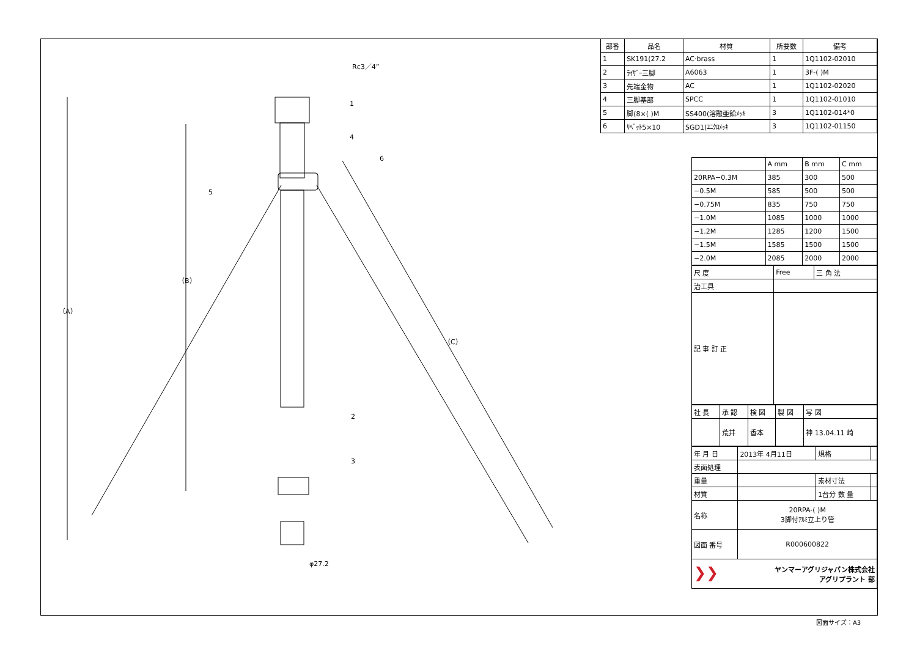（A）
（B）
（C）
Rc3／4”
φ27.2
1
4
6
5
2
3
| 部番 | 品名 | 材質 | 所要数 | 備考 |
| --- | --- | --- | --- | --- |
| 1 | SK191(27.2 | AC·brass | 1 | 1Q1102-02010 |
| 2 | ﾗｲｻﾞｰ三脚 | A6063 | 1 | 3F-( )M |
| 3 | 先端金物 | AC | 1 | 1Q1102-02020 |
| 4 | 三脚基部 | SPCC | 1 | 1Q1102-01010 |
| 5 | 脚(8×( )M | SS400(溶融亜鉛ﾒｯｷ | 3 | 1Q1102-014*0 |
| 6 | ﾘﾍﾞｯﾄ5×10 | SGD1(ﾕﾆｸﾛﾒｯｷ | 3 | 1Q1102-01150 |
| | A mm | B mm | C mm |
| 20RPA−0.3M | 385 | 300 | 500 |
| −0.5M | 585 | 500 | 500 |
| −0.75M | 835 | 750 | 750 |
| −1.0M | 1085 | 1000 | 1000 |
| −1.2M | 1285 | 1200 | 1500 |
| −1.5M | 1585 | 1500 | 1500 |
| −2.0M | 2085 | 2000 | 2000 |
| 尺 度 | Free | 三 角 法 |
| 治工具 | | |
| 記 事 訂 正 | | |
| 社 長 | 承 認 | 検 図 | 製 図 | 写 図 |
| | 荒井 | 香本 | | 神 13.04.11 崎 |
| 年 月 日 | 2013年 4月11日 | 規格 | |
| 表面処理 | | | |
| 重量 | | 素材寸法 | |
| 材質 | | 1台分 数 量 | |
| 名称 | 20RPA-( )M 3脚付ｱﾙﾐ立上り管 | | |
| 図面 番号 | R000600822 | | |
| ❯❯ ヤンマーアグリジャパン株式会社 アグリプラント 部 | | | |
図面サイズ：A3